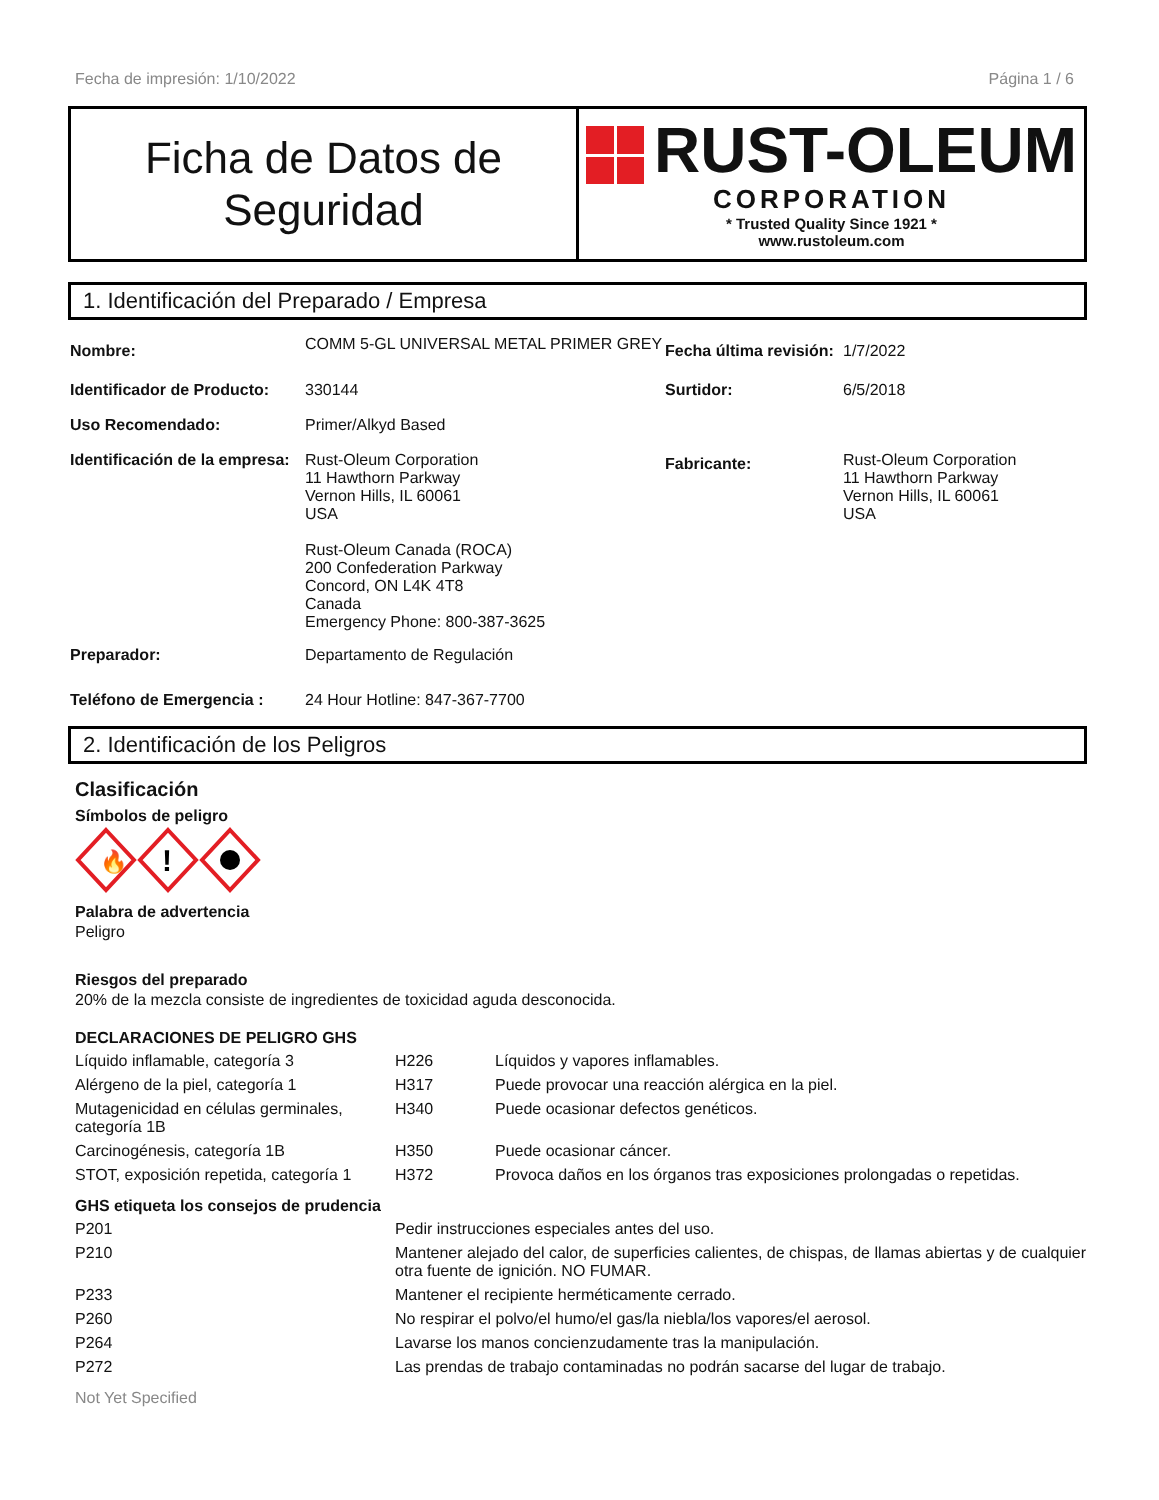Fecha de impresión: 1/10/2022 Página 1 / 6
Ficha de Datos de
Seguridad
RUST-OLEUM
CORPORATION
* Trusted Quality Since 1921 *
www.rustoleum.com
1. Identificación del Preparado / Empresa
| Nombre: | COMM 5-GL UNIVERSAL METAL PRIMER GREY | Fecha última revisión: | 1/7/2022 |
| Identificador de Producto: | 330144 | Surtidor: | 6/5/2018 |
| Uso Recomendado: | Primer/Alkyd Based | | |
| Identificación de la empresa: | Rust-Oleum Corporation 11 Hawthorn Parkway Vernon Hills, IL 60061 USA Rust-Oleum Canada (ROCA) 200 Confederation Parkway Concord, ON L4K 4T8 Canada Emergency Phone: 800-387-3625 | Fabricante: | Rust-Oleum Corporation 11 Hawthorn Parkway Vernon Hills, IL 60061 USA |
| Preparador: | Departamento de Regulación | | |
| Teléfono de Emergencia : | 24 Hour Hotline: 847-367-7700 | | |
2. Identificación de los Peligros
Clasificación
Símbolos de peligro
🔥
!
Palabra de advertencia
Peligro
Riesgos del preparado
20% de la mezcla consiste de ingredientes de toxicidad aguda desconocida.
DECLARACIONES DE PELIGRO GHS
| Líquido inflamable, categoría 3 | H226 | Líquidos y vapores inflamables. |
| Alérgeno de la piel, categoría 1 | H317 | Puede provocar una reacción alérgica en la piel. |
| Mutagenicidad en células germinales, categoría 1B | H340 | Puede ocasionar defectos genéticos. |
| Carcinogénesis, categoría 1B | H350 | Puede ocasionar cáncer. |
| STOT, exposición repetida, categoría 1 | H372 | Provoca daños en los órganos tras exposiciones prolongadas o repetidas. |
GHS etiqueta los consejos de prudencia
| P201 | Pedir instrucciones especiales antes del uso. |
| P210 | Mantener alejado del calor, de superficies calientes, de chispas, de llamas abiertas y de cualquier otra fuente de ignición. NO FUMAR. |
| P233 | Mantener el recipiente herméticamente cerrado. |
| P260 | No respirar el polvo/el humo/el gas/la niebla/los vapores/el aerosol. |
| P264 | Lavarse los manos concienzudamente tras la manipulación. |
| P272 | Las prendas de trabajo contaminadas no podrán sacarse del lugar de trabajo. |
Not Yet Specified